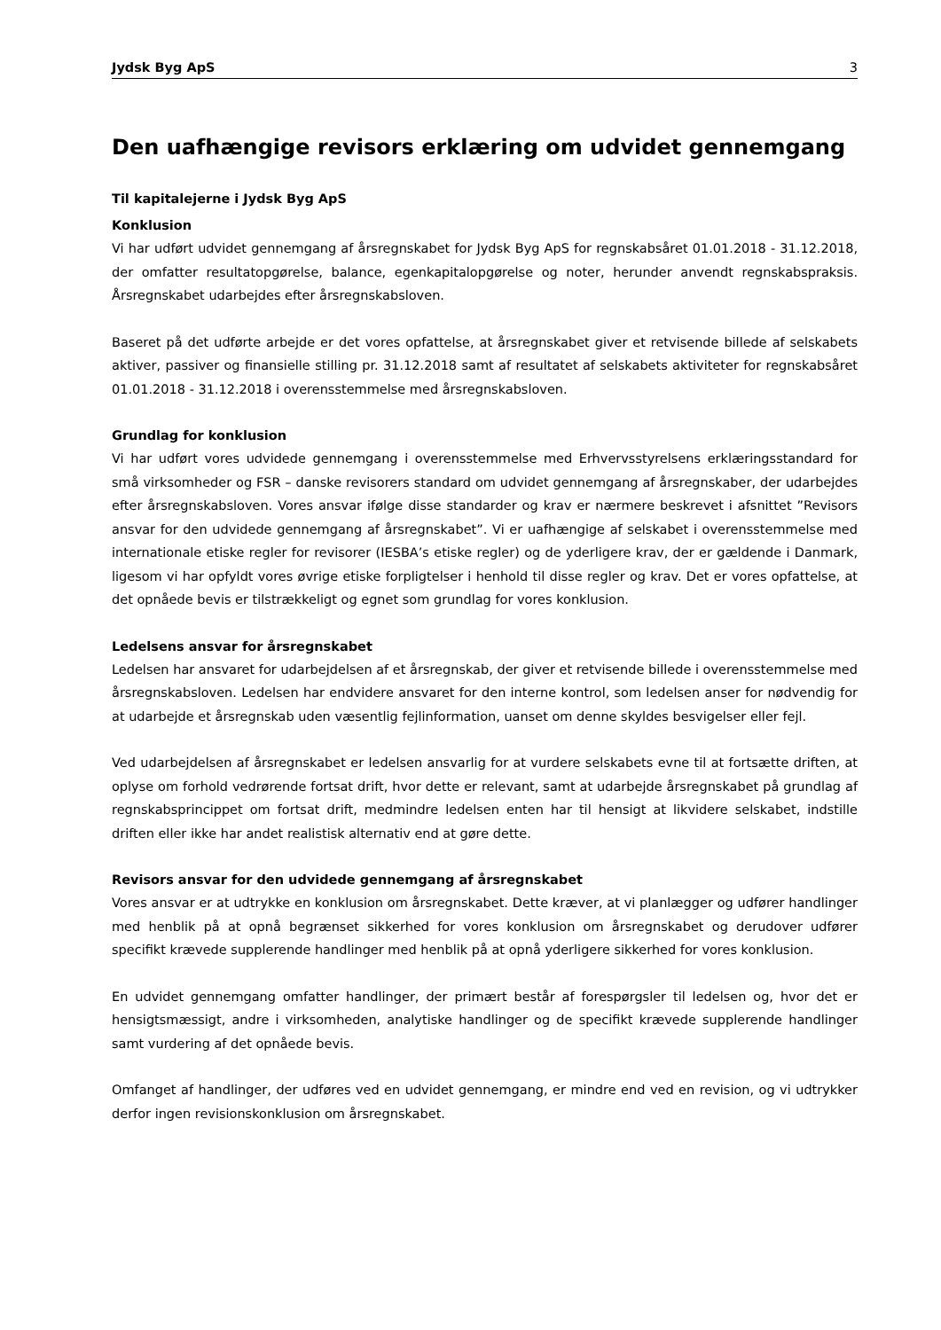Jydsk Byg ApS 3
Den uafhængige revisors erklæring om udvidet gennemgang
Til kapitalejerne i Jydsk Byg ApS
Konklusion
Vi har udført udvidet gennemgang af årsregnskabet for Jydsk Byg ApS for regnskabsåret 01.01.2018 - 31.12.2018, der omfatter resultatopgørelse, balance, egenkapitalopgørelse og noter, herunder anvendt regnskabspraksis. Årsregnskabet udarbejdes efter årsregnskabsloven.
Baseret på det udførte arbejde er det vores opfattelse, at årsregnskabet giver et retvisende billede af selskabets aktiver, passiver og finansielle stilling pr. 31.12.2018 samt af resultatet af selskabets aktiviteter for regnskabsåret 01.01.2018 - 31.12.2018 i overensstemmelse med årsregnskabsloven.
Grundlag for konklusion
Vi har udført vores udvidede gennemgang i overensstemmelse med Erhvervsstyrelsens erklæringsstandard for små virksomheder og FSR – danske revisorers standard om udvidet gennemgang af årsregnskaber, der udarbejdes efter årsregnskabsloven. Vores ansvar ifølge disse standarder og krav er nærmere beskrevet i afsnittet ”Revisors ansvar for den udvidede gennemgang af årsregnskabet”. Vi er uafhængige af selskabet i overensstemmelse med internationale etiske regler for revisorer (IESBA’s etiske regler) og de yderligere krav, der er gældende i Danmark, ligesom vi har opfyldt vores øvrige etiske forpligtelser i henhold til disse regler og krav. Det er vores opfattelse, at det opnåede bevis er tilstrækkeligt og egnet som grundlag for vores konklusion.
Ledelsens ansvar for årsregnskabet
Ledelsen har ansvaret for udarbejdelsen af et årsregnskab, der giver et retvisende billede i overensstemmelse med årsregnskabsloven. Ledelsen har endvidere ansvaret for den interne kontrol, som ledelsen anser for nødvendig for at udarbejde et årsregnskab uden væsentlig fejlinformation, uanset om denne skyldes besvigelser eller fejl.
Ved udarbejdelsen af årsregnskabet er ledelsen ansvarlig for at vurdere selskabets evne til at fortsætte driften, at oplyse om forhold vedrørende fortsat drift, hvor dette er relevant, samt at udarbejde årsregnskabet på grundlag af regnskabsprincippet om fortsat drift, medmindre ledelsen enten har til hensigt at likvidere selskabet, indstille driften eller ikke har andet realistisk alternativ end at gøre dette.
Revisors ansvar for den udvidede gennemgang af årsregnskabet
Vores ansvar er at udtrykke en konklusion om årsregnskabet. Dette kræver, at vi planlægger og udfører handlinger med henblik på at opnå begrænset sikkerhed for vores konklusion om årsregnskabet og derudover udfører specifikt krævede supplerende handlinger med henblik på at opnå yderligere sikkerhed for vores konklusion.
En udvidet gennemgang omfatter handlinger, der primært består af forespørgsler til ledelsen og, hvor det er hensigtsmæssigt, andre i virksomheden, analytiske handlinger og de specifikt krævede supplerende handlinger samt vurdering af det opnåede bevis.
Omfanget af handlinger, der udføres ved en udvidet gennemgang, er mindre end ved en revision, og vi udtrykker derfor ingen revisionskonklusion om årsregnskabet.